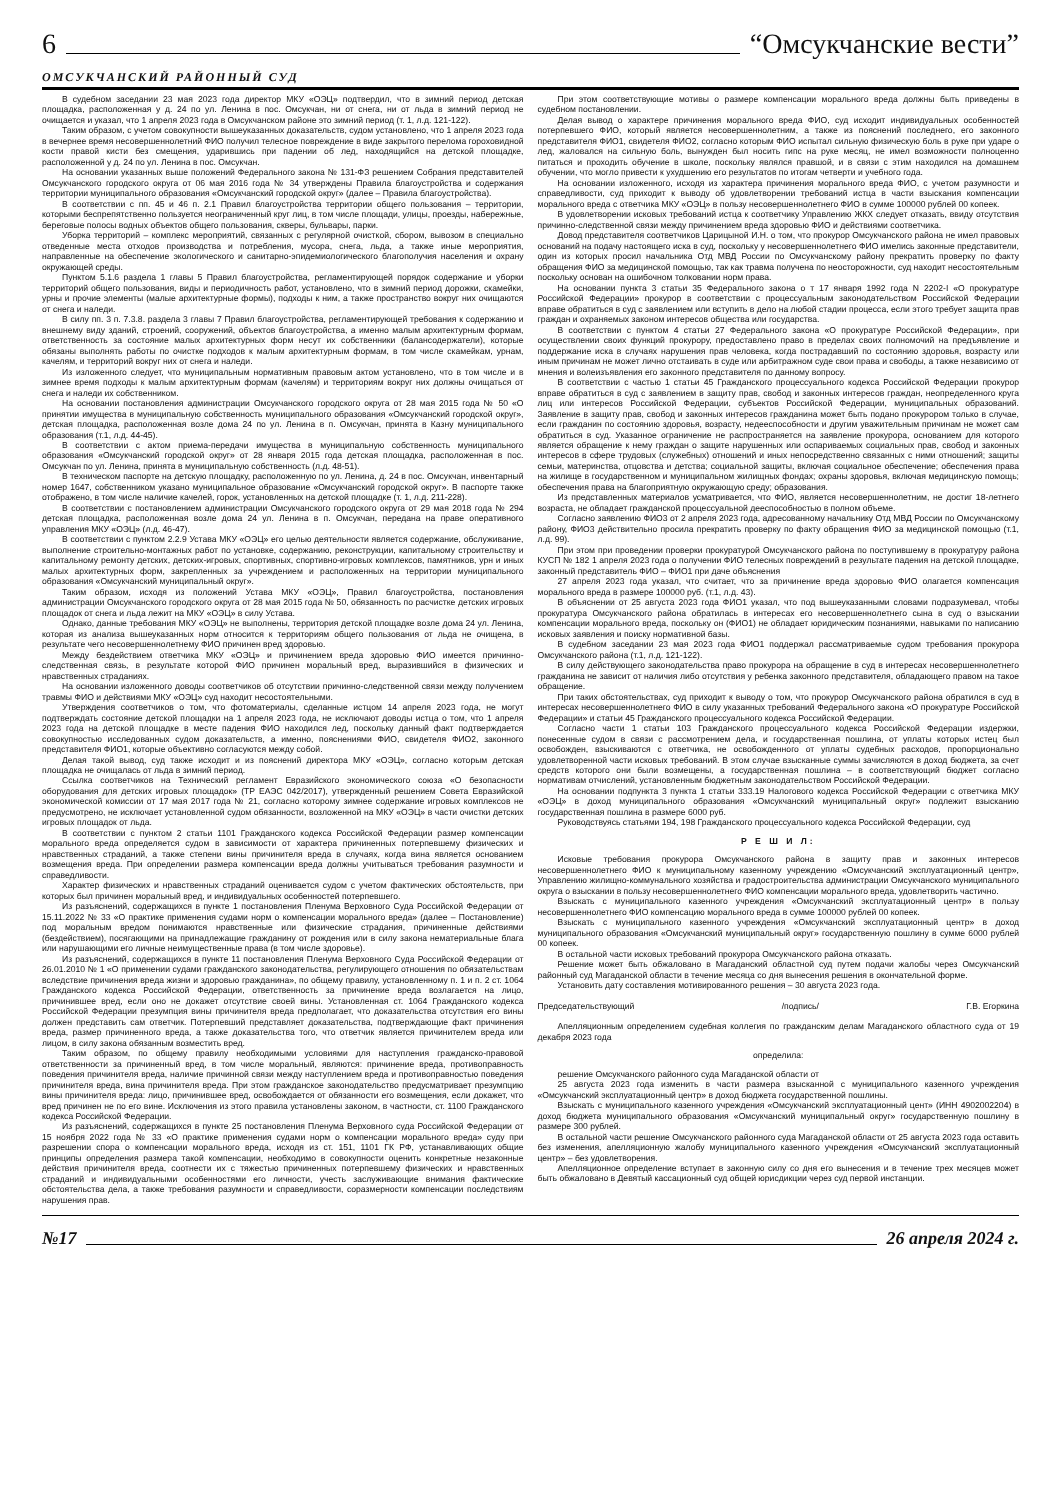6 “Омсукчанские вести”
ОМСУКЧАНСКИЙ РАЙОННЫЙ СУД
В судебном заседании 23 мая 2023 года директор МКУ «ОЭЦ» подтвердил, что в зимний период детская площадка, расположенная у д. 24 по ул. Ленина в пос. Омсукчан, ни от снега, ни от льда в зимний период не очищается и указал, что 1 апреля 2023 года в Омсукчанском районе это зимний период (т. 1, л.д. 121-122).
Таким образом, с учетом совокупности вышеуказанных доказательств, судом установлено, что 1 апреля 2023 года в вечернее время несовершеннолетний ФИО получил телесное повреждение в виде закрытого перелома гороховидной кости правой кисти без смещения, ударившись при падении об лед, находящийся на детской площадке, расположенной у д. 24 по ул. Ленина в пос. Омсукчан.
На основании указанных выше положений Федерального закона № 131-ФЗ решением Собрания представителей Омсукчанского городского округа от 06 мая 2016 года № 34 утверждены Правила благоустройства и содержания территории муниципального образования «Омсукчанский городской округ» (далее – Правила благоустройства).
В соответствии с пп. 45 и 46 п. 2.1 Правил благоустройства территории общего пользования – территории, которыми беспрепятственно пользуется неограниченный круг лиц, в том числе площади, улицы, проезды, набережные, береговые полосы водных объектов общего пользования, скверы, бульвары, парки.
Уборка территорий – комплекс мероприятий, связанных с регулярной очисткой, сбором, вывозом в специально отведенные места отходов производства и потребления, мусора, снега, льда, а также иные мероприятия, направленные на обеспечение экологического и санитарно-эпидемиологического благополучия населения и охрану окружающей среды.
Пунктом 5.1.6 раздела 1 главы 5 Правил благоустройства, регламентирующей порядок содержание и уборки территорий общего пользования, виды и периодичность работ, установлено, что в зимний период дорожки, скамейки, урны и прочие элементы (малые архитектурные формы), подходы к ним, а также пространство вокруг них очищаются от снега и наледи.
В силу пп. 3 п. 7.3.8. раздела 3 главы 7 Правил благоустройства, регламентирующей требования к содержанию и внешнему виду зданий, строений, сооружений, объектов благоустройства, а именно малым архитектурным формам, ответственность за состояние малых архитектурных форм несут их собственники (балансодержатели), которые обязаны выполнять работы по очистке подходов к малым архитектурным формам, в том числе скамейкам, урнам, качелям, и территорий вокруг них от снега и наледи.
Из изложенного следует, что муниципальным нормативным правовым актом установлено, что в том числе и в зимнее время подходы к малым архитектурным формам (качелям) и территориям вокруг них должны очищаться от снега и наледи их собственником.
На основании постановления администрации Омсукчанского городского округа от 28 мая 2015 года № 50 «О принятии имущества в муниципальную собственность муниципального образования «Омсукчанский городской округ», детская площадка, расположенная возле дома 24 по ул. Ленина в п. Омсукчан, принята в Казну муниципального образования (т.1, л.д. 44-45).
В соответствии с актом приема-передачи имущества в муниципальную собственность муниципального образования «Омсукчанский городской округ» от 28 января 2015 года детская площадка, расположенная в пос. Омсукчан по ул. Ленина, принята в муниципальную собственность (л.д. 48-51).
В техническом паспорте на детскую площадку, расположенную по ул. Ленина, д. 24 в пос. Омсукчан, инвентарный номер 1647, собственником указано муниципальное образование «Омсукчанский городской округ». В паспорте также отображено, в том числе наличие качелей, горок, установленных на детской площадке (т. 1, л.д. 211-228).
В соответствии с постановлением администрации Омсукчанского городского округа от 29 мая 2018 года № 294 детская площадка, расположенная возле дома 24 ул. Ленина в п. Омсукчан, передана на праве оперативного управления МКУ «ОЭЦ» (л.д. 46-47).
В соответствии с пунктом 2.2.9 Устава МКУ «ОЭЦ» его целью деятельности является содержание, обслуживание, выполнение строительно-монтажных работ по установке, содержанию, реконструкции, капитальному строительству и капитальному ремонту детских, детских-игровых, спортивных, спортивно-игровых комплексов, памятников, урн и иных малых архитектурных форм, закрепленных за учреждением и расположенных на территории муниципального образования «Омсукчанский муниципальный округ».
Таким образом, исходя из положений Устава МКУ «ОЭЦ», Правил благоустройства, постановления администрации Омсукчанского городского округа от 28 мая 2015 года № 50, обязанность по расчистке детских игровых площадок от снега и льда лежит на МКУ «ОЭЦ» в силу Устава.
Однако, данные требования МКУ «ОЭЦ» не выполнены, территория детской площадке возле дома 24 ул. Ленина, которая из анализа вышеуказанных норм относится к территориям общего пользования от льда не очищена, в результате чего несовершеннолетнему ФИО причинен вред здоровью.
Между бездействием ответчика МКУ «ОЭЦ» и причинением вреда здоровью ФИО имеется причинно-следственная связь, в результате которой ФИО причинен моральный вред, выразившийся в физических и нравственных страданиях.
На основании изложенного доводы соответчиков об отсутствии причинно-следственной связи между получением травмы ФИО и действиями МКУ «ОЭЦ» суд находит несостоятельными.
Утверждения соответчиков о том, что фотоматериалы, сделанные истцом 14 апреля 2023 года, не могут подтверждать состояние детской площадки на 1 апреля 2023 года, не исключают доводы истца о том, что 1 апреля 2023 года на детской площадке в месте падения ФИО находился лед, поскольку данный факт подтверждается совокупностью исследованных судом доказательств, а именно, пояснениями ФИО, свидетеля ФИО2, законного представителя ФИО1, которые объективно согласуются между собой.
Делая такой вывод, суд также исходит и из пояснений директора МКУ «ОЭЦ», согласно которым детская площадка не очищалась от льда в зимний период.
Ссылка соответчиков на Технический регламент Евразийского экономического союза «О безопасности оборудования для детских игровых площадок» (ТР ЕАЭС 042/2017), утвержденный решением Совета Евразийской экономической комиссии от 17 мая 2017 года № 21, согласно которому зимнее содержание игровых комплексов не предусмотрено, не исключает установленной судом обязанности, возложенной на МКУ «ОЭЦ» в части очистки детских игровых площадок от льда.
В соответствии с пунктом 2 статьи 1101 Гражданского кодекса Российской Федерации размер компенсации морального вреда определяется судом в зависимости от характера причиненных потерпевшему физических и нравственных страданий, а также степени вины причинителя вреда в случаях, когда вина является основанием возмещения вреда. При определении размера компенсации вреда должны учитываться требования разумности и справедливости.
Характер физических и нравственных страданий оценивается судом с учетом фактических обстоятельств, при которых был причинен моральный вред, и индивидуальных особенностей потерпевшего.
Из разъяснений, содержащихся в пункте 1 постановления Пленума Верховного Суда Российской Федерации от 15.11.2022 № 33 «О практике применения судами норм о компенсации морального вреда» (далее – Постановление) под моральным вредом понимаются нравственные или физические страдания, причиненные действиями (бездействием), посягающими на принадлежащие гражданину от рождения или в силу закона нематериальные блага или нарушающими его личные неимущественные права (в том числе здоровье).
Из разъяснений, содержащихся в пункте 11 постановления Пленума Верховного Суда Российской Федерации от 26.01.2010 № 1 «О применении судами гражданского законодательства, регулирующего отношения по обязательствам вследствие причинения вреда жизни и здоровью гражданина», по общему правилу, установленному п. 1 и п. 2 ст. 1064 Гражданского кодекса Российской Федерации, ответственность за причинение вреда возлагается на лицо, причинившее вред, если оно не докажет отсутствие своей вины. Установленная ст. 1064 Гражданского кодекса Российской Федерации презумпция вины причинителя вреда предполагает, что доказательства отсутствия его вины должен представить сам ответчик. Потерпевший представляет доказательства, подтверждающие факт причинения вреда, размер причиненного вреда, а также доказательства того, что ответчик является причинителем вреда или лицом, в силу закона обязанным возместить вред.
Таким образом, по общему правилу необходимыми условиями для наступления гражданско-правовой ответственности за причиненный вред, в том числе моральный, являются: причинение вреда, противоправность поведения причинителя вреда, наличие причинной связи между наступлением вреда и противоправностью поведения причинителя вреда, вина причинителя вреда. При этом гражданское законодательство предусматривает презумпцию вины причинителя вреда: лицо, причинившее вред, освобождается от обязанности его возмещения, если докажет, что вред причинен не по его вине. Исключения из этого правила установлены законом, в частности, ст. 1100 Гражданского кодекса Российской Федерации.
Из разъяснений, содержащихся в пункте 25 постановления Пленума Верховного суда Российской Федерации от 15 ноября 2022 года № 33 «О практике применения судами норм о компенсации морального вреда» суду при разрешении спора о компенсации морального вреда, исходя из ст. 151, 1101 ГК РФ, устанавливающих общие принципы определения размера такой компенсации, необходимо в совокупности оценить конкретные незаконные действия причинителя вреда, соотнести их с тяжестью причиненных потерпевшему физических и нравственных страданий и индивидуальными особенностями его личности, учесть заслуживающие внимания фактические обстоятельства дела, а также требования разумности и справедливости, соразмерности компенсации последствиям нарушения прав.
При этом соответствующие мотивы о размере компенсации морального вреда должны быть приведены в судебном постановлении.
Делая вывод о характере причинения морального вреда ФИО, суд исходит индивидуальных особенностей потерпевшего ФИО, который является несовершеннолетним, а также из пояснений последнего, его законного представителя ФИО1, свидетеля ФИО2, согласно которым ФИО испытал сильную физическую боль в руке при ударе о лед, жаловался на сильную боль, вынужден был носить гипс на руке месяц, не имел возможности полноценно питаться и проходить обучение в школе, поскольку являлся правшой, и в связи с этим находился на домашнем обучении, что могло привести к ухудшению его результатов по итогам четверти и учебного года.
На основании изложенного, исходя из характера причинения морального вреда ФИО, с учетом разумности и справедливости, суд приходит к выводу об удовлетворении требований истца в части взыскания компенсации морального вреда с ответчика МКУ «ОЭЦ» в пользу несовершеннолетнего ФИО в сумме 100000 рублей 00 копеек.
В удовлетворении исковых требований истца к соответчику Управлению ЖКХ следует отказать, ввиду отсутствия причинно-следственной связи между причинением вреда здоровью ФИО и действиями соответчика.
Довод представителя соответчиков Царицыной И.Н. о том, что прокурор Омсукчанского района не имел правовых оснований на подачу настоящего иска в суд, поскольку у несовершеннолетнего ФИО имелись законные представители, один из которых просил начальника Отд МВД России по Омсукчанскому району прекратить проверку по факту обращения ФИО за медицинской помощью, так как травма получена по неосторожности, суд находит несостоятельным поскольку основан на ошибочном толковании норм права.
На основании пункта 3 статьи 35 Федерального закона о т 17 января 1992 года N 2202-I «О прокуратуре Российской Федерации» прокурор в соответствии с процессуальным законодательством Российской Федерации вправе обратиться в суд с заявлением или вступить в дело на любой стадии процесса, если этого требует защита прав граждан и охраняемых законом интересов общества или государства.
В соответствии с пунктом 4 статьи 27 Федерального закона «О прокуратуре Российской Федерации», при осуществлении своих функций прокурору, предоставлено право в пределах своих полномочий на предъявление и поддержание иска в случаях нарушения прав человека, когда пострадавший по состоянию здоровья, возрасту или иным причинам не может лично отстаивать в суде или арбитражном суде свои права и свободы, а также независимо от мнения и волеизъявления его законного представителя по данному вопросу.
В соответствии с частью 1 статьи 45 Гражданского процессуального кодекса Российской Федерации прокурор вправе обратиться в суд с заявлением в защиту прав, свобод и законных интересов граждан, неопределенного круга лиц или интересов Российской Федерации, субъектов Российской Федерации, муниципальных образований. Заявление в защиту прав, свобод и законных интересов гражданина может быть подано прокурором только в случае, если гражданин по состоянию здоровья, возрасту, недееспособности и другим уважительным причинам не может сам обратиться в суд. Указанное ограничение не распространяется на заявление прокурора, основанием для которого является обращение к нему граждан о защите нарушенных или оспариваемых социальных прав, свобод и законных интересов в сфере трудовых (служебных) отношений и иных непосредственно связанных с ними отношений; защиты семьи, материнства, отцовства и детства; социальной защиты, включая социальное обеспечение; обеспечения права на жилище в государственном и муниципальном жилищных фондах; охраны здоровья, включая медицинскую помощь; обеспечения права на благоприятную окружающую среду; образования.
Из представленных материалов усматривается, что ФИО, является несовершеннолетним, не достиг 18-летнего возраста, не обладает гражданской процессуальной дееспособностью в полном объеме.
Согласно заявлению ФИО3 от 2 апреля 2023 года, адресованному начальнику Отд МВД России по Омсукчанскому району, ФИО3 действительно просила прекратить проверку по факту обращения ФИО за медицинской помощью (т.1, л.д. 99).
При этом при проведении проверки прокуратурой Омсукчанского района по поступившему в прокуратуру района КУСП № 182 1 апреля 2023 года о получении ФИО телесных повреждений в результате падения на детской площадке, законный представитель ФИО – ФИО1 при даче объяснения
27 апреля 2023 года указал, что считает, что за причинение вреда здоровью ФИО олагается компенсация морального вреда в размере 100000 руб. (т.1, л.д. 43).
В объяснении от 25 августа 2023 года ФИО1 указал, что под вышеуказанными словами подразумевал, чтобы прокуратура Омсукчанского района обратилась в интересах его несовершеннолетнего сына в суд о взыскании компенсации морального вреда, поскольку он (ФИО1) не обладает юридическим познаниями, навыками по написанию исковых заявления и поиску нормативной базы.
В судебном заседании 23 мая 2023 года ФИО1 поддержал рассматриваемые судом требования прокурора Омсукчанского района (т.1, л.д. 121-122).
В силу действующего законодательства право прокурора на обращение в суд в интересах несовершеннолетнего гражданина не зависит от наличия либо отсутствия у ребенка законного представителя, обладающего правом на такое обращение.
При таких обстоятельствах, суд приходит к выводу о том, что прокурор Омсукчанского района обратился в суд в интересах несовершеннолетнего ФИО в силу указанных требований Федерального закона «О прокуратуре Российской Федерации» и статьи 45 Гражданского процессуального кодекса Российской Федерации.
Согласно части 1 статьи 103 Гражданского процессуального кодекса Российской Федерации издержки, понесенные судом в связи с рассмотрением дела, и государственная пошлина, от уплаты которых истец был освобожден, взыскиваются с ответчика, не освобожденного от уплаты судебных расходов, пропорционально удовлетворенной части исковых требований. В этом случае взысканные суммы зачисляются в доход бюджета, за счет средств которого они были возмещены, а государственная пошлина – в соответствующий бюджет согласно нормативам отчислений, установленным бюджетным законодательством Российской Федерации.
На основании подпункта 3 пункта 1 статьи 333.19 Налогового кодекса Российской Федерации с ответчика МКУ «ОЭЦ» в доход муниципального образования «Омсукчанский муниципальный округ» подлежит взысканию государственная пошлина в размере 6000 руб.
Руководствуясь статьями 194, 198 Гражданского процессуального кодекса Российской Федерации, суд
Р Е Ш И Л:
Исковые требования прокурора Омсукчанского района в защиту прав и законных интересов несовершеннолетнего ФИО к муниципальному казенному учреждению «Омсукчанский эксплуатационный центр», Управлению жилищно-коммунального хозяйства и градостроительства администрации Омсукчанского муниципального округа о взыскании в пользу несовершеннолетнего ФИО компенсации морального вреда, удовлетворить частично.
Взыскать с муниципального казенного учреждения «Омсукчанский эксплуатационный центр» в пользу несовершеннолетнего ФИО компенсацию морального вреда в сумме 100000 рублей 00 копеек.
Взыскать с муниципального казенного учреждения «Омсукчанский эксплуатационный центр» в доход муниципального образования «Омсукчанский муниципальный округ» государственную пошлину в сумме 6000 рублей 00 копеек.
В остальной части исковых требований прокурора Омсукчанского района отказать.
Решение может быть обжаловано в Магаданский областной суд путем подачи жалобы через Омсукчанский районный суд Магаданской области в течение месяца со дня вынесения решения в окончательной форме.
Установить дату составления мотивированного решения – 30 августа 2023 года.
Председательствующий /подпись/ Г.В. Егоркина
Апелляционным определением судебная коллегия по гражданским делам Магаданского областного суда от 19 декабря 2023 года
определила:
решение Омсукчанского районного суда Магаданской области от
25 августа 2023 года изменить в части размера взысканной с муниципального казенного учреждения «Омсукчанский эксплуатационный центр» в доход бюджета государственной пошлины.
Взыскать с муниципального казенного учреждения «Омсукчанский эксплуатационный цент» (ИНН 4902002204) в доход бюджета муниципального образования «Омсукчанский муниципальный округ» государственную пошлину в размере 300 рублей.
В остальной части решение Омсукчанского районного суда Магаданской области от 25 августа 2023 года оставить без изменения, апелляционную жалобу муниципального казенного учреждения «Омсукчанский эксплуатационный центр» – без удовлетворения.
Апелляционное определение вступает в законную силу со дня его вынесения и в течение трех месяцев может быть обжаловано в Девятый кассационный суд общей юрисдикции через суд первой инстанции.
№17 26 апреля 2024 г.